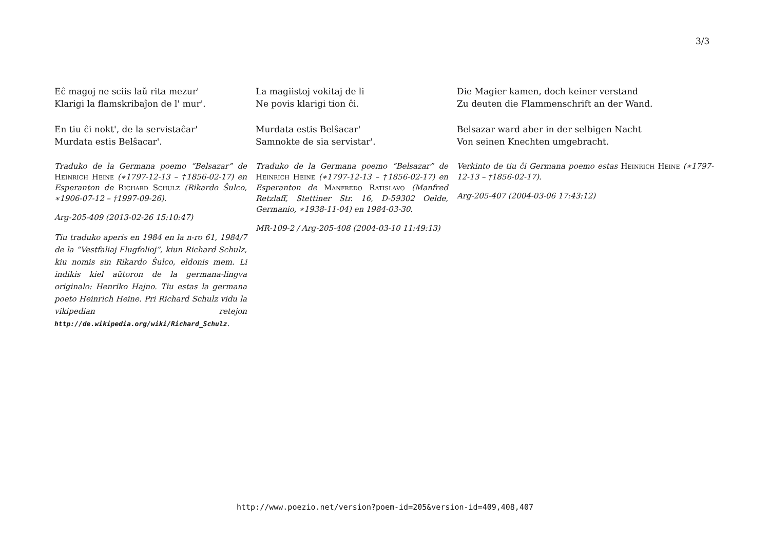3/3
Eĉ magoj ne sciis laŭ rita mezur'
Klarigi la flamskribaĵon de l' mur'.
En tiu ĉi nokt', de la servistaĉar'
Murdata estis Belŝacar'.
Traduko de la Germana poemo “Belsazar” de Heinrich Heine (∗1797-12-13 – †1856-02-17) en Esperanton de Richard Schulz (Rikardo Ŝulco, ∗1906-07-12 – †1997-09-26).
Arg-205-409 (2013-02-26 15:10:47)
Tiu traduko aperis en 1984 en la n-ro 61, 1984/7 de la “Vestfaliaj Flugfolioj”, kiun Richard Schulz, kiu nomis sin Rikardo Ŝulco, eldonis mem. Li indikis kiel aŭtoron de la germana-lingva originalo: Henriko Hajno. Tiu estas la germana poeto Heinrich Heine. Pri Richard Schulz vidu la vikipedian retejon http://de.wikipedia.org/wiki/Richard_Schulz.
La magiistoj vokitaj de li
Ne povis klarigi tion ĉi.
Murdata estis Belŝacar'
Samnokte de sia servistar'.
Traduko de la Germana poemo “Belsazar” de Heinrich Heine (∗1797-12-13 – †1856-02-17) en Esperanton de Manfredo Ratislavo (Manfred Retzlaff, Stettiner Str. 16, D-59302 Oelde, Germanio, ∗1938-11-04) en 1984-03-30.
MR-109-2 / Arg-205-408 (2004-03-10 11:49:13)
Die Magier kamen, doch keiner verstand
Zu deuten die Flammenschrift an der Wand.
Belsazar ward aber in der selbigen Nacht
Von seinen Knechten umgebracht.
Verkinto de tiu ĉi Germana poemo estas Heinrich Heine (∗1797-12-13 – †1856-02-17).
Arg-205-407 (2004-03-06 17:43:12)
http://www.poezio.net/version?poem-id=205&version-id=409,408,407